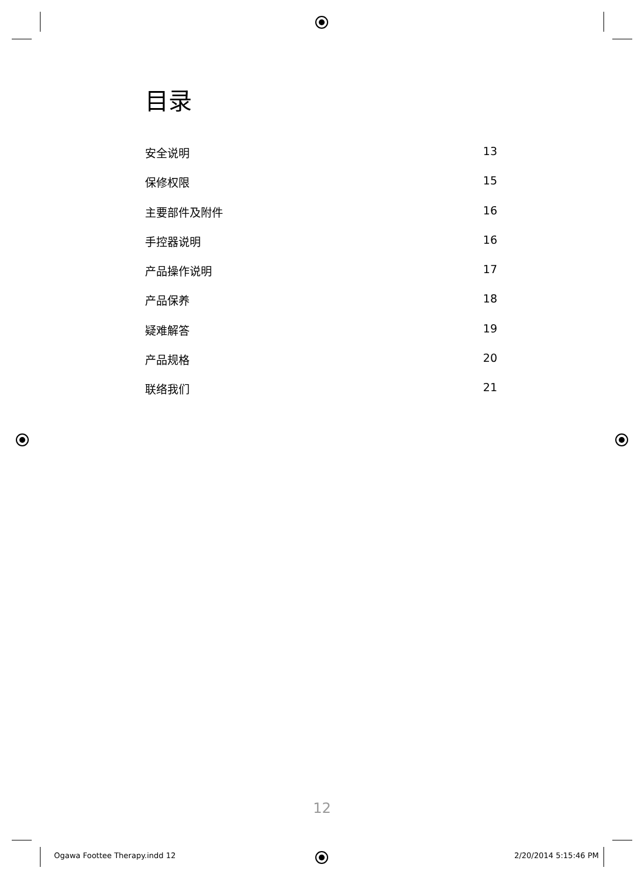目录
安全说明 13
保修权限 15
主要部件及附件 16
手控器说明 16
产品操作说明 17
产品保养 18
疑难解答 19
产品规格 20
联络我们 21
12
Ogawa Foottee Therapy.indd 12 2/20/2014 5:15:46 PM